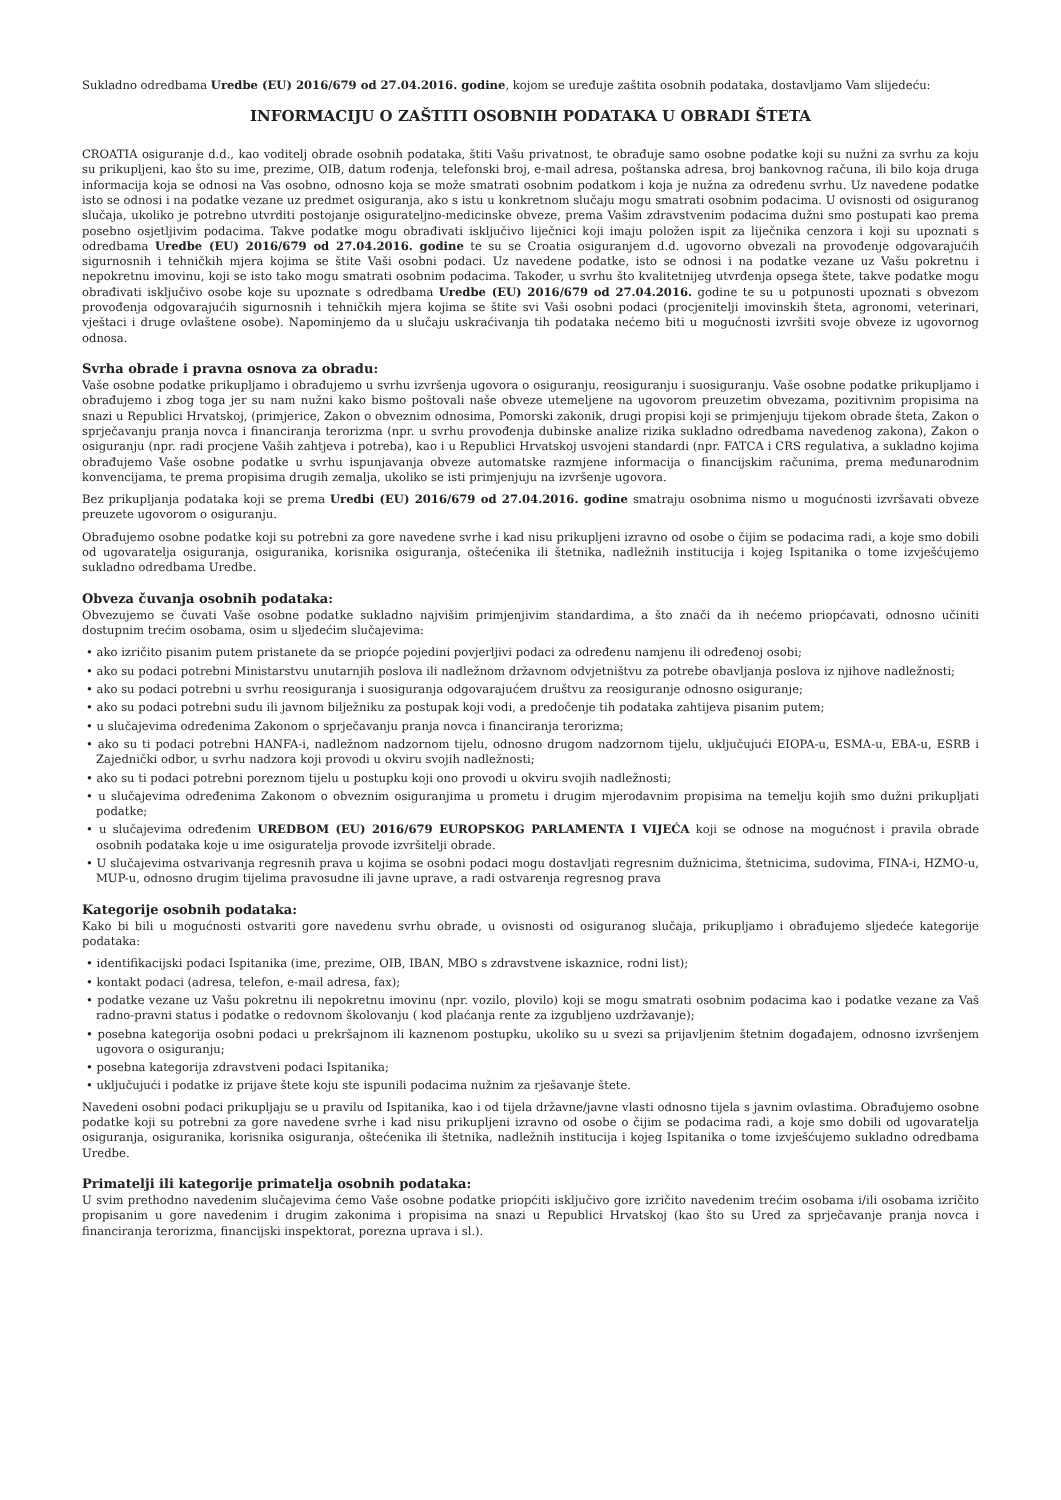Sukladno odredbama Uredbe (EU) 2016/679 od 27.04.2016. godine, kojom se uređuje zaštita osobnih podataka, dostavljamo Vam slijedeću:
INFORMACIJU O ZAŠTITI OSOBNIH PODATAKA U OBRADI ŠTETA
CROATIA osiguranje d.d., kao voditelj obrade osobnih podataka, štiti Vašu privatnost, te obrađuje samo osobne podatke koji su nužni za svrhu za koju su prikupljeni, kao što su ime, prezime, OIB, datum rođenja, telefonski broj, e-mail adresa, poštanska adresa, broj bankovnog računa, ili bilo koja druga informacija koja se odnosi na Vas osobno, odnosno koja se može smatrati osobnim podatkom i koja je nužna za određenu svrhu. Uz navedene podatke isto se odnosi i na podatke vezane uz predmet osiguranja, ako s istu u konkretnom slučaju mogu smatrati osobnim podacima. U ovisnosti od osiguranog slučaja, ukoliko je potrebno utvrditi postojanje osigurateljno-medicinske obveze, prema Vašim zdravstvenim podacima dužni smo postupati kao prema posebno osjetljivim podacima. Takve podatke mogu obrađivati isključivo liječnici koji imaju položen ispit za liječnika cenzora i koji su upoznati s odredbama Uredbe (EU) 2016/679 od 27.04.2016. godine te su se Croatia osiguranjem d.d. ugovorno obvezali na provođenje odgovarajućih sigurnosnih i tehničkih mjera kojima se štite Vaši osobni podaci. Uz navedene podatke, isto se odnosi i na podatke vezane uz Vašu pokretnu i nepokretnu imovinu, koji se isto tako mogu smatrati osobnim podacima. Također, u svrhu što kvalitetnijeg utvrđenja opsega štete, takve podatke mogu obrađivati isključivo osobe koje su upoznate s odredbama Uredbe (EU) 2016/679 od 27.04.2016. godine te su u potpunosti upoznati s obvezom provođenja odgovarajućih sigurnosnih i tehničkih mjera kojima se štite svi Vaši osobni podaci (procjenitelji imovinskih šteta, agronomi, veterinari, vještaci i druge ovlaštene osobe). Napominjemo da u slučaju uskraćivanja tih podataka nećemo biti u mogućnosti izvršiti svoje obveze iz ugovornog odnosa.
Svrha obrade i pravna osnova za obradu:
Vaše osobne podatke prikupljamo i obrađujemo u svrhu izvršenja ugovora o osiguranju, reosiguranju i suosiguranju. Vaše osobne podatke prikupljamo i obrađujemo i zbog toga jer su nam nužni kako bismo poštovali naše obveze utemeljene na ugovorom preuzetim obvezama, pozitivnim propisima na snazi u Republici Hrvatskoj, (primjerice, Zakon o obveznim odnosima, Pomorski zakonik, drugi propisi koji se primjenjuju tijekom obrade šteta, Zakon o sprječavanju pranja novca i financiranja terorizma (npr. u svrhu provođenja dubinske analize rizika sukladno odredbama navedenog zakona), Zakon o osiguranju (npr. radi procjene Vaših zahtjeva i potreba), kao i u Republici Hrvatskoj usvojeni standardi (npr. FATCA i CRS regulativa, a sukladno kojima obrađujemo Vaše osobne podatke u svrhu ispunjavanja obveze automatske razmjene informacija o financijskim računima, prema međunarodnim konvencijama, te prema propisima drugih zemalja, ukoliko se isti primjenjuju na izvršenje ugovora.
Bez prikupljanja podataka koji se prema Uredbi (EU) 2016/679 od 27.04.2016. godine smatraju osobnima nismo u mogućnosti izvršavati obveze preuzete ugovorom o osiguranju.
Obrađujemo osobne podatke koji su potrebni za gore navedene svrhe i kad nisu prikupljeni izravno od osobe o čijim se podacima radi, a koje smo dobili od ugovaratelja osiguranja, osiguranika, korisnika osiguranja, oštećenika ili štetnika, nadležnih institucija i kojeg Ispitanika o tome izvješćujemo sukladno odredbama Uredbe.
Obveza čuvanja osobnih podataka:
Obvezujemo se čuvati Vaše osobne podatke sukladno najvišim primjenjivim standardima, a što znači da ih nećemo priopćavati, odnosno učiniti dostupnim trećim osobama, osim u sljedećim slučajevima:
• ako izričito pisanim putem pristanete da se priopće pojedini povjerljivi podaci za određenu namjenu ili određenoj osobi;
• ako su podaci potrebni Ministarstvu unutarnjih poslova ili nadležnom državnom odvjetništvu za potrebe obavljanja poslova iz njihove nadležnosti;
• ako su podaci potrebni u svrhu reosiguranja i suosiguranja odgovarajućem društvu za reosiguranje odnosno osiguranje;
• ako su podaci potrebni sudu ili javnom bilježniku za postupak koji vodi, a predočenje tih podataka zahtijeva pisanim putem;
• u slučajevima određenima Zakonom o sprječavanju pranja novca i financiranja terorizma;
• ako su ti podaci potrebni HANFA-i, nadležnom nadzornom tijelu, odnosno drugom nadzornom tijelu, uključujući EIOPA-u, ESMA-u, EBA-u, ESRB i Zajednički odbor, u svrhu nadzora koji provodi u okviru svojih nadležnosti;
• ako su ti podaci potrebni poreznom tijelu u postupku koji ono provodi u okviru svojih nadležnosti;
• u slučajevima određenima Zakonom o obveznim osiguranjima u prometu i drugim mjerodavnim propisima na temelju kojih smo dužni prikupljati podatke;
• u slučajevima određenim UREDBOM (EU) 2016/679 EUROPSKOG PARLAMENTA I VIJEĆA koji se odnose na mogućnost i pravila obrade osobnih podataka koje u ime osiguratelja provode izvršitelji obrade.
• U slučajevima ostvarivanja regresnih prava u kojima se osobni podaci mogu dostavljati regresnim dužnicima, štetnicima, sudovima, FINA-i, HZMO-u, MUP-u, odnosno drugim tijelima pravosudne ili javne uprave, a radi ostvarenja regresnog prava
Kategorije osobnih podataka:
Kako bi bili u mogućnosti ostvariti gore navedenu svrhu obrade, u ovisnosti od osiguranog slučaja, prikupljamo i obrađujemo sljedeće kategorije podataka:
• identifikacijski podaci Ispitanika (ime, prezime, OIB, IBAN, MBO s zdravstvene iskaznice, rodni list);
• kontakt podaci (adresa, telefon, e-mail adresa, fax);
• podatke vezane uz Vašu pokretnu ili nepokretnu imovinu (npr. vozilo, plovilo) koji se mogu smatrati osobnim podacima kao i podatke vezane za Vaš radno-pravni status i podatke o redovnom školovanju ( kod plaćanja rente za izgubljeno uzdržavanje);
• posebna kategorija osobni podaci u prekršajnom ili kaznenom postupku, ukoliko su u svezi sa prijavljenim štetnim događajem, odnosno izvršenjem ugovora o osiguranju;
• posebna kategorija zdravstveni podaci Ispitanika;
• uključujući i podatke iz prijave štete koju ste ispunili podacima nužnim za rješavanje štete.
Navedeni osobni podaci prikupljaju se u pravilu od Ispitanika, kao i od tijela državne/javne vlasti odnosno tijela s javnim ovlastima. Obrađujemo osobne podatke koji su potrebni za gore navedene svrhe i kad nisu prikupljeni izravno od osobe o čijim se podacima radi, a koje smo dobili od ugovaratelja osiguranja, osiguranika, korisnika osiguranja, oštećenika ili štetnika, nadležnih institucija i kojeg Ispitanika o tome izvješćujemo sukladno odredbama Uredbe.
Primatelji ili kategorije primatelja osobnih podataka:
U svim prethodno navedenim slučajevima ćemo Vaše osobne podatke priopćiti isključivo gore izričito navedenim trećim osobama i/ili osobama izričito propisanim u gore navedenim i drugim zakonima i propisima na snazi u Republici Hrvatskoj (kao što su Ured za sprječavanje pranja novca i financiranja terorizma, financijski inspektorat, porezna uprava i sl.).